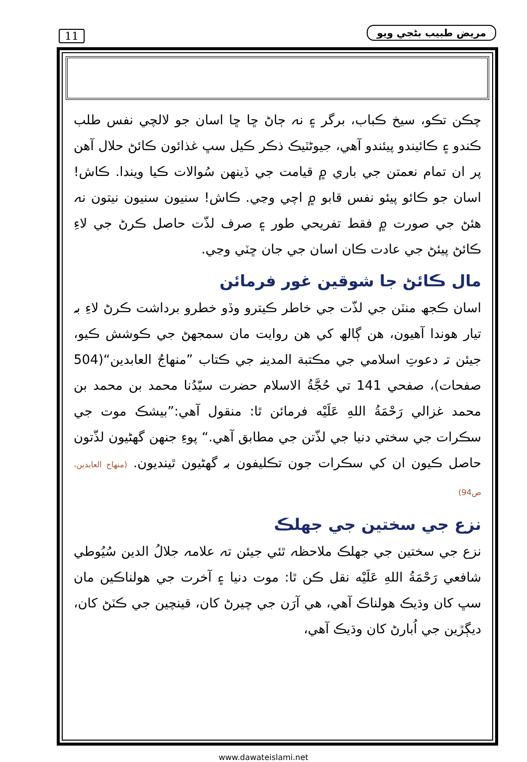11 مريض طبيب بڻجي ويو
چڪن تڪو، سيخ ڪباب، برگر ۽ نہ ڄاڻ ڇا ڇا اسان جو لالچي نفس طلب ڪندو ۽ ڪائيندو پيئندو آهي، جيوڻٽيڪ ذڪر ڪيل سڀ غذائون ڪائڻ حلال آهن پر ان تمام نعمتن جي باري ۾ قيامت جي ڏينهن سُوالات ڪيا ويندا. ڪاش! اسان جو ڪائو پيئو نفس قابو ۾ اچي وڃي. ڪاش! سنيون سنيون نيتون نہ هئڻ جي صورت ۾ فقط تفريحي طور ۽ صرف لذّت حاصل ڪرڻ جي لاءِ ڪائڻ پيئڻ جي عادت ڪان اسان جي جان ڇٽي وڃي.
مال ڪائڻ جا شوقين غور فرمائن
اسان ڪجھ منٽن جي لذّت جي خاطر ڪيترو وڏو خطرو برداشت ڪرڻ لاءِ بہ تيار هوندا آهيون، هن ڳالھ کي هن روايت مان سمجھڻ جي ڪوشش ڪيو، جيئن تہ دعوتِ اسلامي جي مڪتبة المدينہ جي ڪتاب ”منهاجُ العابدين“(504 صفحات)، صفحي 141 تي حُجَّةُ الاسلام حضرت سيّدُنا محمد بن محمد بن محمد غزالي رَحْمَةُ اللهِ عَلَيْه فرمائن ٿا: منقول آهي:”بيشڪ موت جي سڪرات جي سختي دنيا جي لذّتن جي مطابق آهي.“ پوءِ جنهن گهڻيون لذّتون حاصل ڪيون ان کي سڪرات جون تڪليفون بہ گهڻيون ٿينديون. (منهاج العابدين، ص94)
نزع جي سختين جي جھلڪ
نزع جي سختين جي جھلڪ ملاحظہ ٿئي جيئن تہ علامہ جلالُ الدين سُيُوطي شافعي رَحْمَةُ اللهِ عَلَيْه نقل ڪن ٿا: موت دنيا ۽ آخرت جي هولناڪين مان سڀ کان وڌيڪ هولناڪ آهي، هي آرَن جي چيرڻ کان، قينچين جي ڪٽڻ کان، ديڳڙين جي اُبارڻ کان وڌيڪ آهي،
www.dawateislami.net